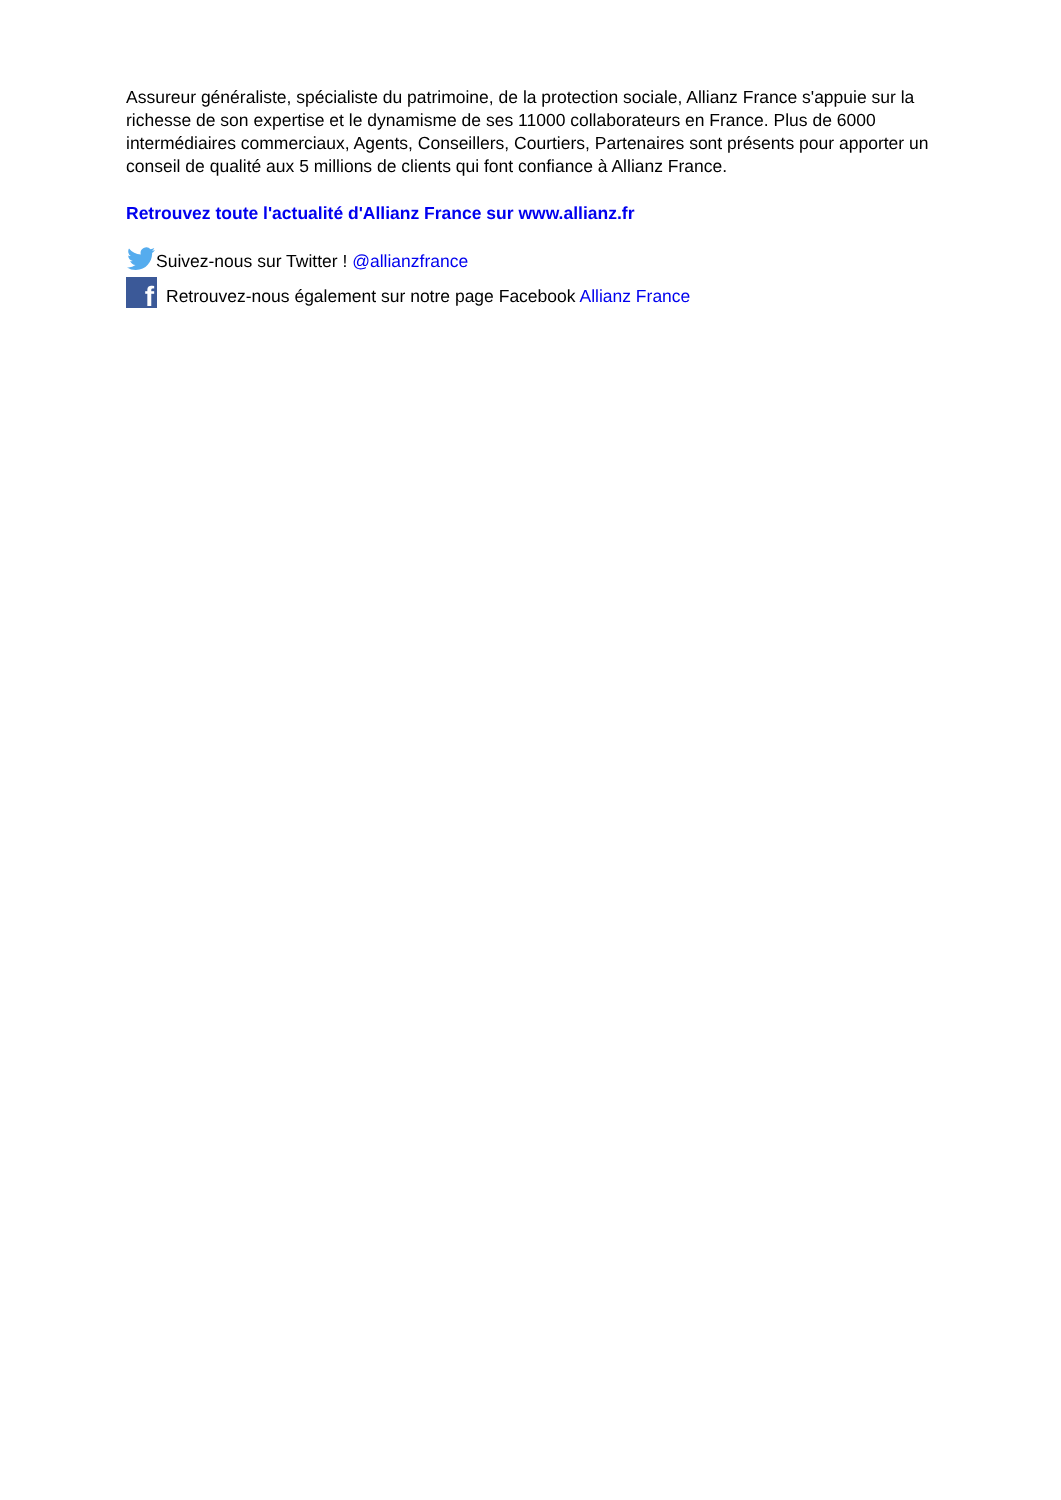Assureur généraliste, spécialiste du patrimoine, de la protection sociale, Allianz France s'appuie sur la richesse de son expertise et le dynamisme de ses 11000 collaborateurs en France. Plus de 6000 intermédiaires commerciaux, Agents, Conseillers, Courtiers, Partenaires sont présents pour apporter un conseil de qualité aux 5 millions de clients qui font confiance à Allianz France.
Retrouvez toute l'actualité d'Allianz France sur www.allianz.fr
Suivez-nous sur Twitter ! @allianzfrance
f
Retrouvez-nous également sur notre page Facebook Allianz France